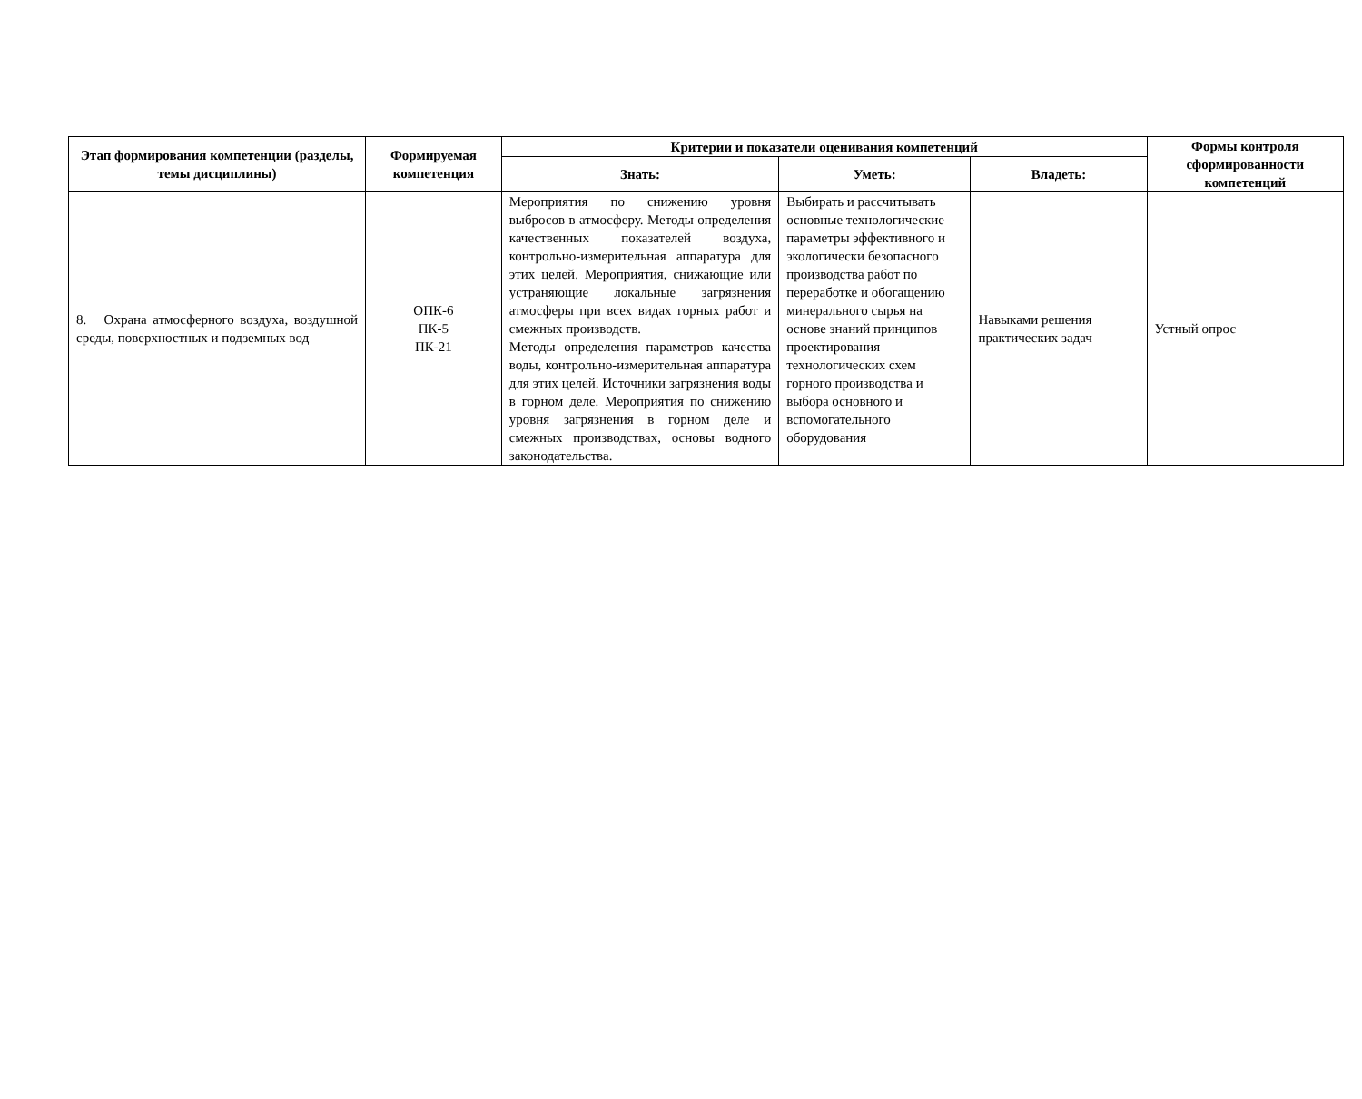| Этап формирования компетенции (разделы, темы дисциплины) | Формируемая компетенция | Критерии и показатели оценивания компетенций | | | Формы контроля сформированности компетенций |
| --- | --- | --- | --- | --- | --- |
| | | Знать: | Уметь: | Владеть: | |
| 8. Охрана атмосферного воздуха, воздушной среды, поверхностных и подземных вод | ОПК-6 ПК-5 ПК-21 | Мероприятия по снижению уровня выбросов в атмосферу. Методы определения качественных показателей воздуха, контрольно-измерительная аппаратура для этих целей. Мероприятия, снижающие или устраняющие локальные загрязнения атмосферы при всех видах горных работ и смежных производств. Методы определения параметров качества воды, контрольно-измерительная аппаратура для этих целей. Источники загрязнения воды в горном деле. Мероприятия по снижению уровня загрязнения в горном деле и смежных производствах, основы водного законодательства. | Выбирать и рассчитывать основные технологические параметры эффективного и экологически безопасного производства работ по переработке и обогащению минерального сырья на основе знаний принципов проектирования технологических схем горного производства и выбора основного и вспомогательного оборудования | Навыками решения практических задач | Устный опрос |